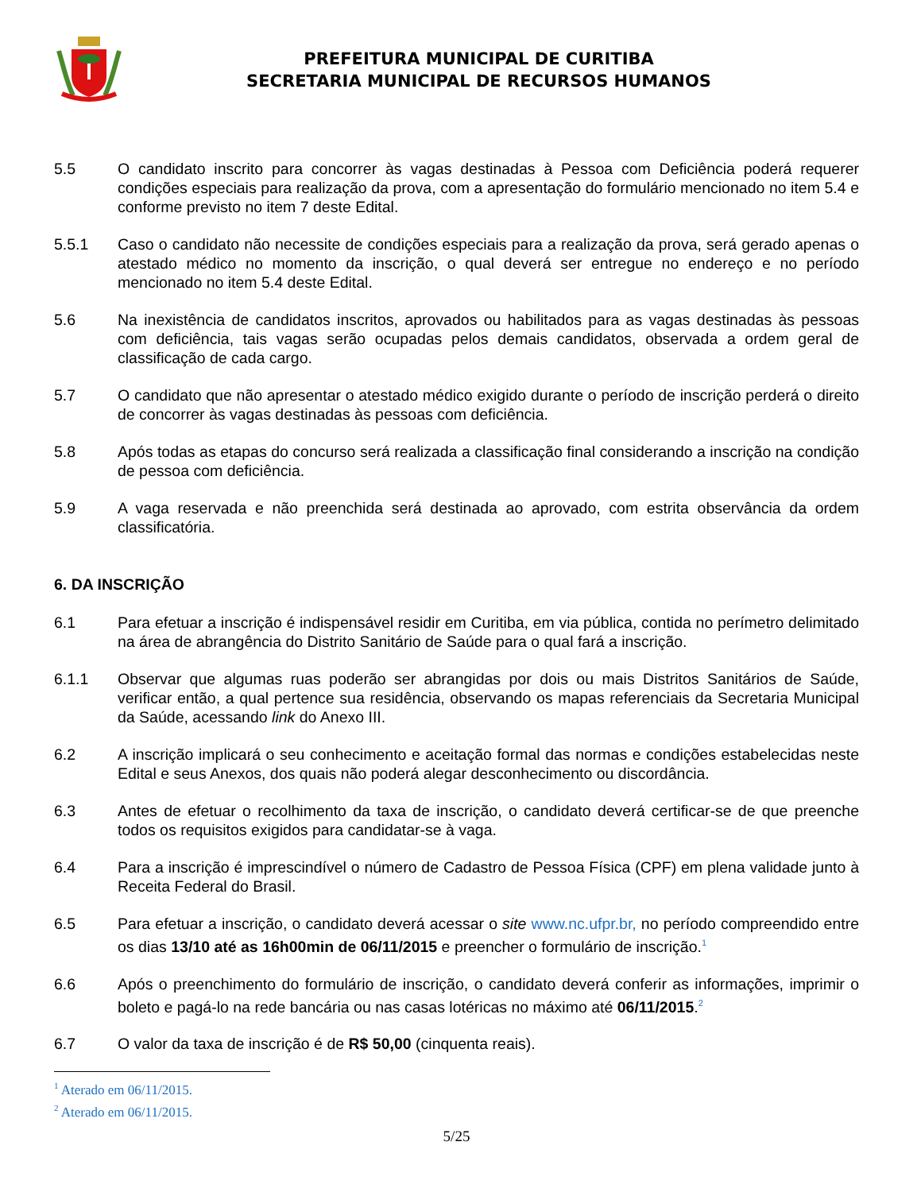PREFEITURA MUNICIPAL DE CURITIBA
SECRETARIA MUNICIPAL DE RECURSOS HUMANOS
5.5 O candidato inscrito para concorrer às vagas destinadas à Pessoa com Deficiência poderá requerer condições especiais para realização da prova, com a apresentação do formulário mencionado no item 5.4 e conforme previsto no item 7 deste Edital.
5.5.1 Caso o candidato não necessite de condições especiais para a realização da prova, será gerado apenas o atestado médico no momento da inscrição, o qual deverá ser entregue no endereço e no período mencionado no item 5.4 deste Edital.
5.6 Na inexistência de candidatos inscritos, aprovados ou habilitados para as vagas destinadas às pessoas com deficiência, tais vagas serão ocupadas pelos demais candidatos, observada a ordem geral de classificação de cada cargo.
5.7 O candidato que não apresentar o atestado médico exigido durante o período de inscrição perderá o direito de concorrer às vagas destinadas às pessoas com deficiência.
5.8 Após todas as etapas do concurso será realizada a classificação final considerando a inscrição na condição de pessoa com deficiência.
5.9 A vaga reservada e não preenchida será destinada ao aprovado, com estrita observância da ordem classificatória.
6. DA INSCRIÇÃO
6.1 Para efetuar a inscrição é indispensável residir em Curitiba, em via pública, contida no perímetro delimitado na área de abrangência do Distrito Sanitário de Saúde para o qual fará a inscrição.
6.1.1 Observar que algumas ruas poderão ser abrangidas por dois ou mais Distritos Sanitários de Saúde, verificar então, a qual pertence sua residência, observando os mapas referenciais da Secretaria Municipal da Saúde, acessando link do Anexo III.
6.2 A inscrição implicará o seu conhecimento e aceitação formal das normas e condições estabelecidas neste Edital e seus Anexos, dos quais não poderá alegar desconhecimento ou discordância.
6.3 Antes de efetuar o recolhimento da taxa de inscrição, o candidato deverá certificar-se de que preenche todos os requisitos exigidos para candidatar-se à vaga.
6.4 Para a inscrição é imprescindível o número de Cadastro de Pessoa Física (CPF) em plena validade junto à Receita Federal do Brasil.
6.5 Para efetuar a inscrição, o candidato deverá acessar o site www.nc.ufpr.br, no período compreendido entre os dias 13/10 até as 16h00min de 06/11/2015 e preencher o formulário de inscrição.<sup>1</sup>
6.6 Após o preenchimento do formulário de inscrição, o candidato deverá conferir as informações, imprimir o boleto e pagá-lo na rede bancária ou nas casas lotéricas no máximo até 06/11/2015.<sup>2</sup>
6.7 O valor da taxa de inscrição é de R$ 50,00 (cinquenta reais).
<sup>1</sup> Aterado em 06/11/2015.
<sup>2</sup> Aterado em 06/11/2015.
5/25